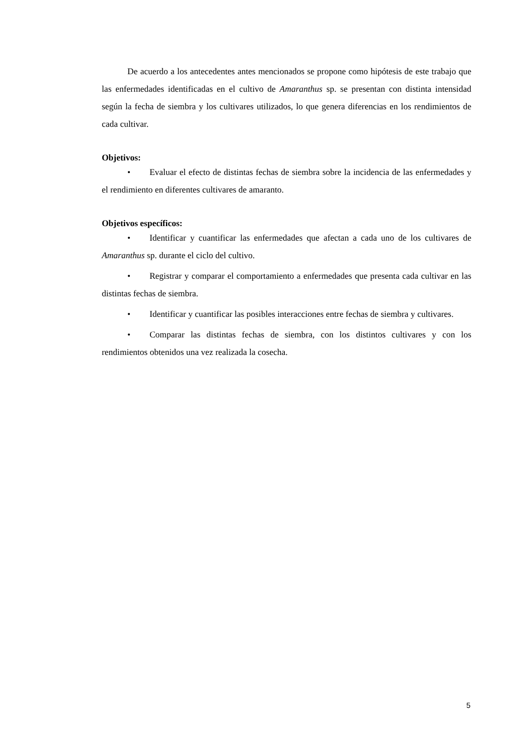De acuerdo a los antecedentes antes mencionados se propone como hipótesis de este trabajo que las enfermedades identificadas en el cultivo de Amaranthus sp. se presentan con distinta intensidad según la fecha de siembra y los cultivares utilizados, lo que genera diferencias en los rendimientos de cada cultivar.
Objetivos:
• Evaluar el efecto de distintas fechas de siembra sobre la incidencia de las enfermedades y el rendimiento en diferentes cultivares de amaranto.
Objetivos específicos:
• Identificar y cuantificar las enfermedades que afectan a cada uno de los cultivares de Amaranthus sp. durante el ciclo del cultivo.
• Registrar y comparar el comportamiento a enfermedades que presenta cada cultivar en las distintas fechas de siembra.
• Identificar y cuantificar las posibles interacciones entre fechas de siembra y cultivares.
• Comparar las distintas fechas de siembra, con los distintos cultivares y con los rendimientos obtenidos una vez realizada la cosecha.
5